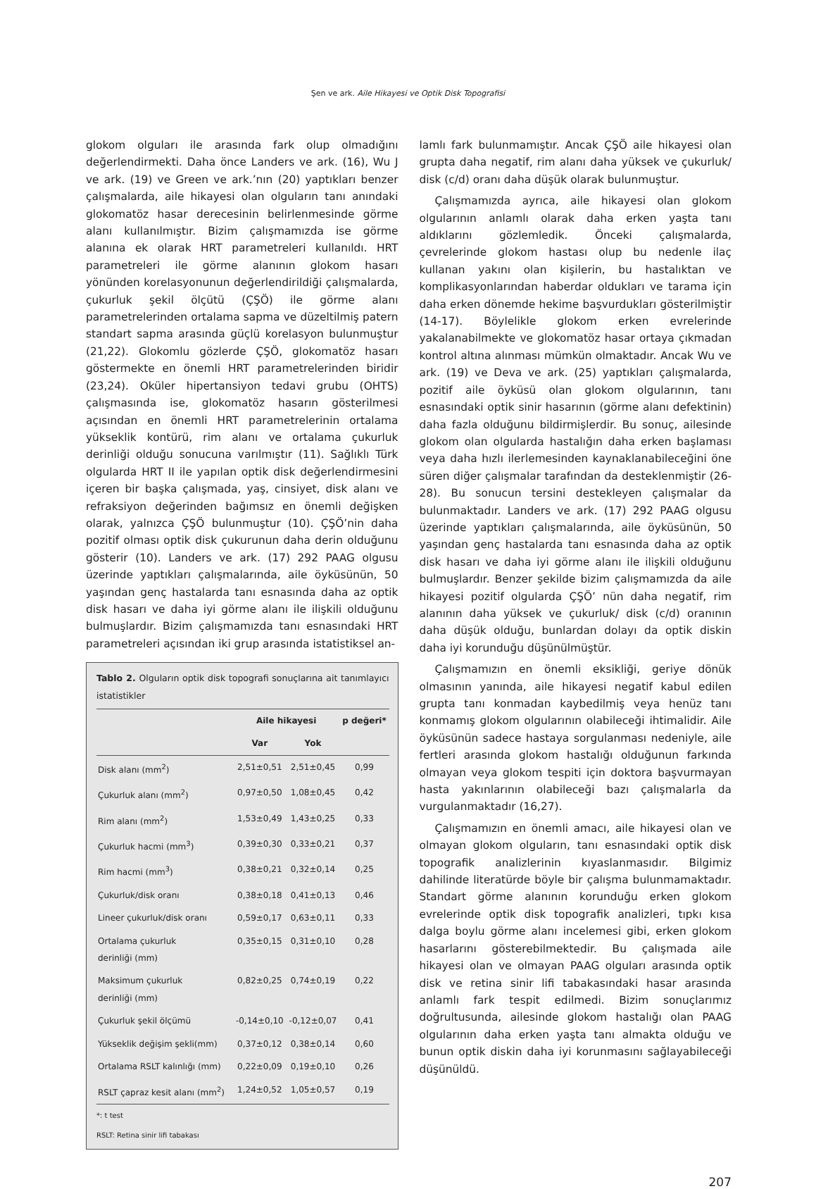Şen ve ark. Aile Hikayesi ve Optik Disk Topografisi
glokom olguları ile arasında fark olup olmadığını değerlendirmekti. Daha önce Landers ve ark. (16), Wu J ve ark. (19) ve Green ve ark.’nın (20) yaptıkları benzer çalışmalarda, aile hikayesi olan olguların tanı anındaki glokomatöz hasar derecesinin belirlenmesinde görme alanı kullanılmıştır. Bizim çalışmamızda ise görme alanına ek olarak HRT parametreleri kullanıldı. HRT parametreleri ile görme alanının glokom hasarı yönünden korelasyonunun değerlendirildiği çalışmalarda, çukurluk şekil ölçütü (ÇŞÖ) ile görme alanı parametrelerinden ortalama sapma ve düzeltilmiş patern standart sapma arasında güçlü korelasyon bulunmuştur (21,22). Glokomlu gözlerde ÇŞÖ, glokomatöz hasarı göstermekte en önemli HRT parametrelerinden biridir (23,24). Oküler hipertansiyon tedavi grubu (OHTS) çalışmasında ise, glokomatöz hasarın gösterilmesi açısından en önemli HRT parametrelerinin ortalama yükseklik kontürü, rim alanı ve ortalama çukurluk derinliği olduğu sonucuna varılmıştır (11). Sağlıklı Türk olgularda HRT II ile yapılan optik disk değerlendirmesini içeren bir başka çalışmada, yaş, cinsiyet, disk alanı ve refraksiyon değerinden bağımsız en önemli değişken olarak, yalnızca ÇŞÖ bulunmuştur (10). ÇŞÖ’nin daha pozitif olması optik disk çukurunun daha derin olduğunu gösterir (10). Landers ve ark. (17) 292 PAAG olgusu üzerinde yaptıkları çalışmalarında, aile öyküsünün, 50 yaşından genç hastalarda tanı esnasında daha az optik disk hasarı ve daha iyi görme alanı ile ilişkili olduğunu bulmuşlardır. Bizim çalışmamızda tanı esnasındaki HRT parametreleri açısından iki grup arasında istatistiksel an-
Tablo 2. Olguların optik disk topografi sonuçlarına ait tanımlayıcı istatistikler
| | Aile hikayesi | | p değeri* |
| --- | --- | --- | --- |
| | Var | Yok | |
| Disk alanı (mm<sup>2</sup>) | 2,51±0,51 | 2,51±0,45 | 0,99 |
| Çukurluk alanı (mm<sup>2</sup>) | 0,97±0,50 | 1,08±0,45 | 0,42 |
| Rim alanı (mm<sup>2</sup>) | 1,53±0,49 | 1,43±0,25 | 0,33 |
| Çukurluk hacmi (mm<sup>3</sup>) | 0,39±0,30 | 0,33±0,21 | 0,37 |
| Rim hacmi (mm<sup>3</sup>) | 0,38±0,21 | 0,32±0,14 | 0,25 |
| Çukurluk/disk oranı | 0,38±0,18 | 0,41±0,13 | 0,46 |
| Lineer çukurluk/disk oranı | 0,59±0,17 | 0,63±0,11 | 0,33 |
| Ortalama çukurluk derinliği (mm) | 0,35±0,15 | 0,31±0,10 | 0,28 |
| Maksimum çukurluk derinliği (mm) | 0,82±0,25 | 0,74±0,19 | 0,22 |
| Çukurluk şekil ölçümü | -0,14±0,10 | -0,12±0,07 | 0,41 |
| Yükseklik değişim şekli(mm) | 0,37±0,12 | 0,38±0,14 | 0,60 |
| Ortalama RSLT kalınlığı (mm) | 0,22±0,09 | 0,19±0,10 | 0,26 |
| RSLT çapraz kesit alanı (mm<sup>2</sup>) | 1,24±0,52 | 1,05±0,57 | 0,19 |
*: t test
RSLT: Retina sinir lifi tabakası
lamlı fark bulunmamıştır. Ancak ÇŞÖ aile hikayesi olan grupta daha negatif, rim alanı daha yüksek ve çukurluk/ disk (c/d) oranı daha düşük olarak bulunmuştur.
Çalışmamızda ayrıca, aile hikayesi olan glokom olgularının anlamlı olarak daha erken yaşta tanı aldıklarını gözlemledik. Önceki çalışmalarda, çevrelerinde glokom hastası olup bu nedenle ilaç kullanan yakını olan kişilerin, bu hastalıktan ve komplikasyonlarından haberdar oldukları ve tarama için daha erken dönemde hekime başvurdukları gösterilmiştir (14-17). Böylelikle glokom erken evrelerinde yakalanabilmekte ve glokomatöz hasar ortaya çıkmadan kontrol altına alınması mümkün olmaktadır. Ancak Wu ve ark. (19) ve Deva ve ark. (25) yaptıkları çalışmalarda, pozitif aile öyküsü olan glokom olgularının, tanı esnasındaki optik sinir hasarının (görme alanı defektinin) daha fazla olduğunu bildirmişlerdir. Bu sonuç, ailesinde glokom olan olgularda hastalığın daha erken başlaması veya daha hızlı ilerlemesinden kaynaklanabileceğini öne süren diğer çalışmalar tarafından da desteklenmiştir (26-28). Bu sonucun tersini destekleyen çalışmalar da bulunmaktadır. Landers ve ark. (17) 292 PAAG olgusu üzerinde yaptıkları çalışmalarında, aile öyküsünün, 50 yaşından genç hastalarda tanı esnasında daha az optik disk hasarı ve daha iyi görme alanı ile ilişkili olduğunu bulmuşlardır. Benzer şekilde bizim çalışmamızda da aile hikayesi pozitif olgularda ÇŞÖ’ nün daha negatif, rim alanının daha yüksek ve çukurluk/ disk (c/d) oranının daha düşük olduğu, bunlardan dolayı da optik diskin daha iyi korunduğu düşünülmüştür.
Çalışmamızın en önemli eksikliği, geriye dönük olmasının yanında, aile hikayesi negatif kabul edilen grupta tanı konmadan kaybedilmiş veya henüz tanı konmamış glokom olgularının olabileceği ihtimalidir. Aile öyküsünün sadece hastaya sorgulanması nedeniyle, aile fertleri arasında glokom hastalığı olduğunun farkında olmayan veya glokom tespiti için doktora başvurmayan hasta yakınlarının olabileceği bazı çalışmalarla da vurgulanmaktadır (16,27).
Çalışmamızın en önemli amacı, aile hikayesi olan ve olmayan glokom olguların, tanı esnasındaki optik disk topografik analizlerinin kıyaslanmasıdır. Bilgimiz dahilinde literatürde böyle bir çalışma bulunmamaktadır. Standart görme alanının korunduğu erken glokom evrelerinde optik disk topografik analizleri, tıpkı kısa dalga boylu görme alanı incelemesi gibi, erken glokom hasarlarını gösterebilmektedir. Bu çalışmada aile hikayesi olan ve olmayan PAAG olguları arasında optik disk ve retina sinir lifi tabakasındaki hasar arasında anlamlı fark tespit edilmedi. Bizim sonuçlarımız doğrultusunda, ailesinde glokom hastalığı olan PAAG olgularının daha erken yaşta tanı almakta olduğu ve bunun optik diskin daha iyi korunmasını sağlayabileceği düşünüldü.
207